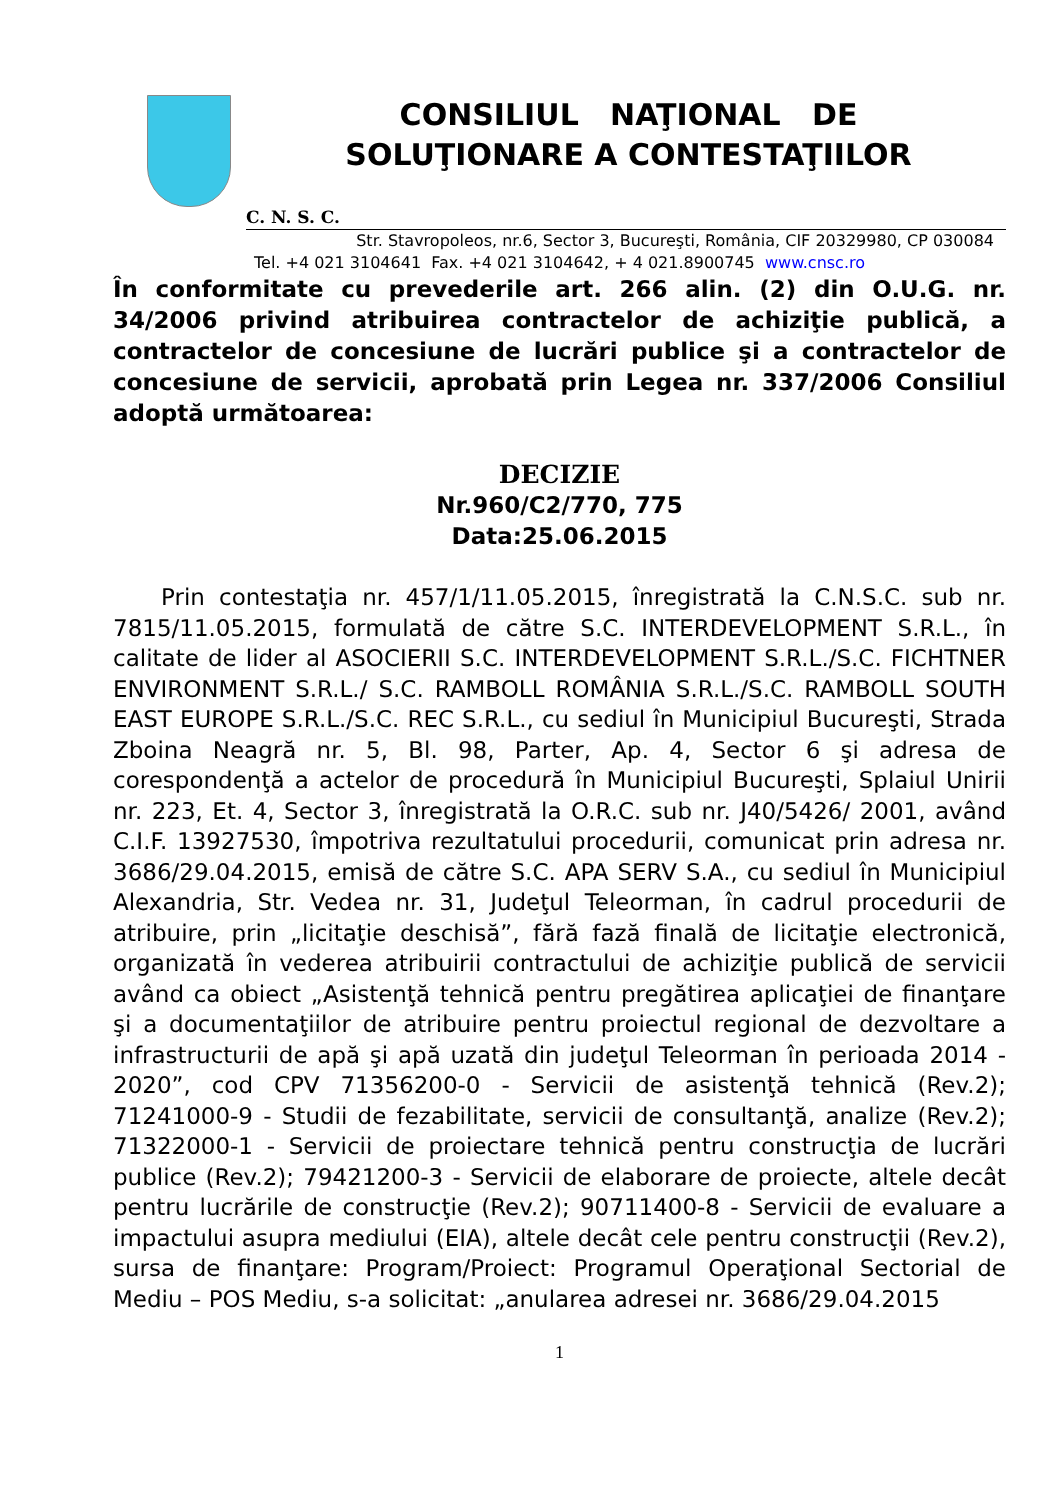CONSILIUL NAŢIONAL DE
SOLUŢIONARE A CONTESTAŢIILOR
C. N. S. C.
Str. Stavropoleos, nr.6, Sector 3, Bucureşti, România, CIF 20329980, CP 030084
Tel. +4 021 3104641 Fax. +4 021 3104642, + 4 021.8900745 www.cnsc.ro
În conformitate cu prevederile art. 266 alin. (2) din O.U.G. nr. 34/2006 privind atribuirea contractelor de achiziţie publică, a contractelor de concesiune de lucrări publice şi a contractelor de concesiune de servicii, aprobată prin Legea nr. 337/2006 Consiliul adoptă următoarea:
DECIZIE
Nr.960/C2/770, 775
Data:25.06.2015
Prin contestaţia nr. 457/1/11.05.2015, înregistrată la C.N.S.C. sub nr. 7815/11.05.2015, formulată de către S.C. INTERDEVELOPMENT S.R.L., în calitate de lider al ASOCIERII S.C. INTERDEVELOPMENT S.R.L./S.C. FICHTNER ENVIRONMENT S.R.L./ S.C. RAMBOLL ROMÂNIA S.R.L./S.C. RAMBOLL SOUTH EAST EUROPE S.R.L./S.C. REC S.R.L., cu sediul în Municipiul Bucureşti, Strada Zboina Neagră nr. 5, Bl. 98, Parter, Ap. 4, Sector 6 şi adresa de corespondenţă a actelor de procedură în Municipiul Bucureşti, Splaiul Unirii nr. 223, Et. 4, Sector 3, înregistrată la O.R.C. sub nr. J40/5426/ 2001, având C.I.F. 13927530, împotriva rezultatului procedurii, comunicat prin adresa nr. 3686/29.04.2015, emisă de către S.C. APA SERV S.A., cu sediul în Municipiul Alexandria, Str. Vedea nr. 31, Judeţul Teleorman, în cadrul procedurii de atribuire, prin „licitaţie deschisă”, fără fază finală de licitaţie electronică, organizată în vederea atribuirii contractului de achiziţie publică de servicii având ca obiect „Asistenţă tehnică pentru pregătirea aplicaţiei de finanţare şi a documentaţiilor de atribuire pentru proiectul regional de dezvoltare a infrastructurii de apă şi apă uzată din judeţul Teleorman în perioada 2014 - 2020”, cod CPV 71356200-0 - Servicii de asistenţă tehnică (Rev.2); 71241000-9 - Studii de fezabilitate, servicii de consultanţă, analize (Rev.2); 71322000-1 - Servicii de proiectare tehnică pentru construcţia de lucrări publice (Rev.2); 79421200-3 - Servicii de elaborare de proiecte, altele decât pentru lucrările de construcţie (Rev.2); 90711400-8 - Servicii de evaluare a impactului asupra mediului (EIA), altele decât cele pentru construcţii (Rev.2), sursa de finanţare: Program/Proiect: Programul Operaţional Sectorial de Mediu – POS Mediu, s-a solicitat: „anularea adresei nr. 3686/29.04.2015
1